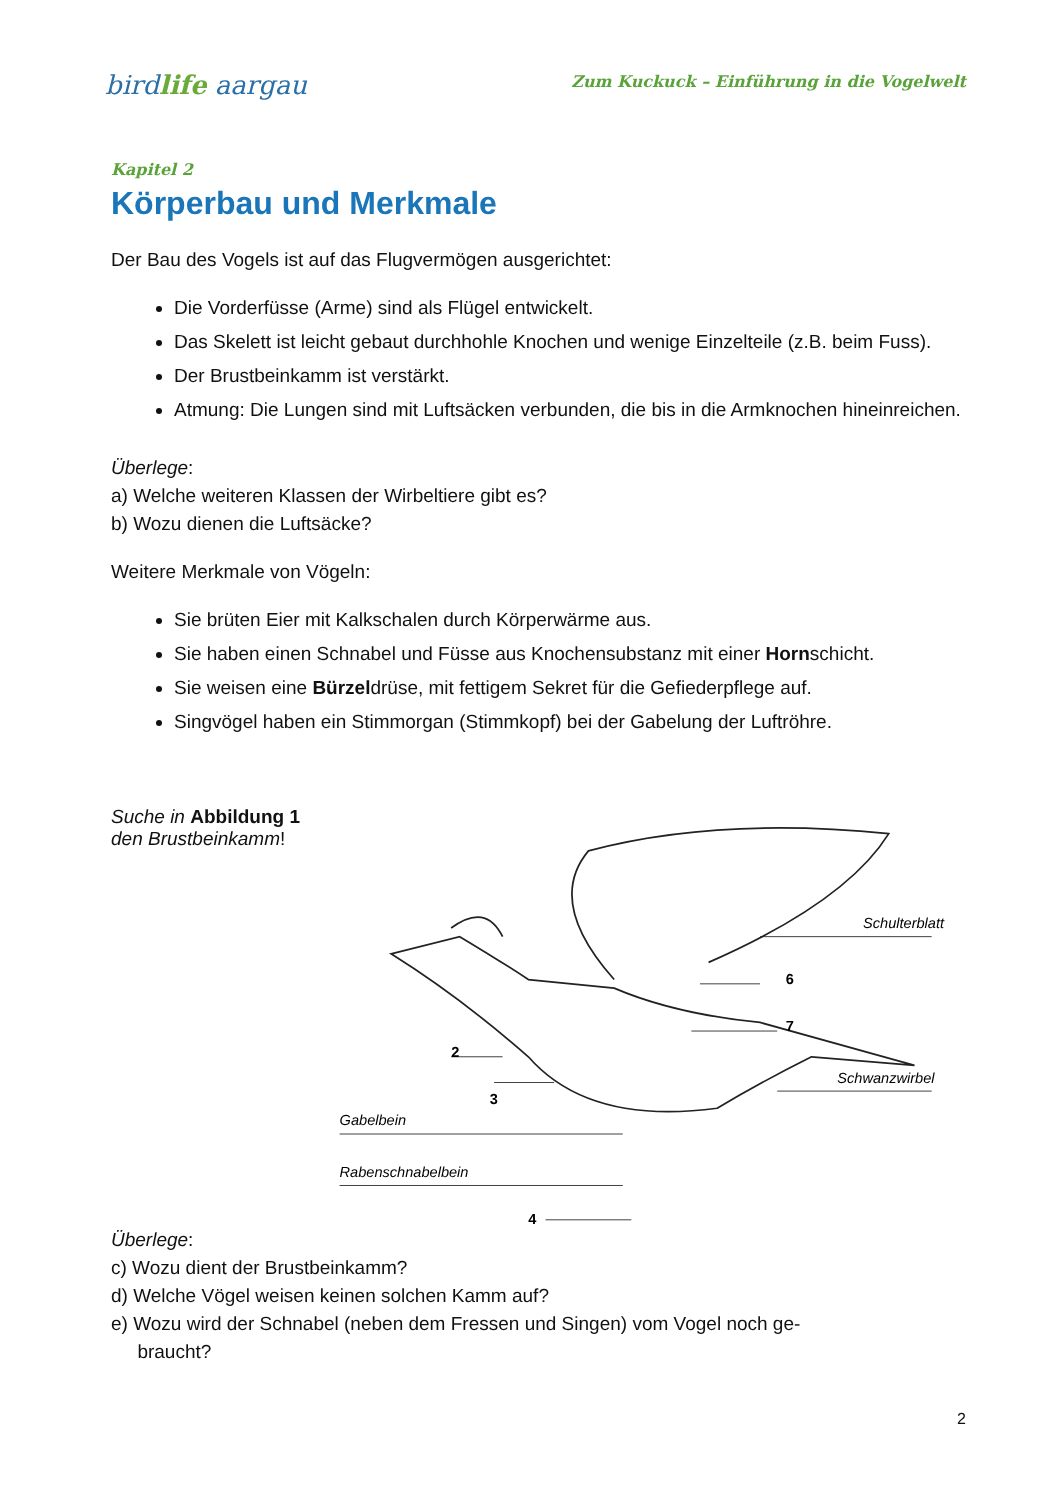birdlife aargau
Zum Kuckuck – Einführung in die Vogelwelt
Kapitel 2
Körperbau und Merkmale
Der Bau des Vogels ist auf das Flugvermögen ausgerichtet:
Die Vorderfüsse (Arme) sind als Flügel entwickelt.
Das Skelett ist leicht gebaut durchhohle Knochen und wenige Einzelteile (z.B. beim Fuss).
Der Brustbeinkamm ist verstärkt.
Atmung: Die Lungen sind mit Luftsäcken verbunden, die bis in die Armknochen hineinreichen.
Überlege:
a) Welche weiteren Klassen der Wirbeltiere gibt es?
b) Wozu dienen die Luftsäcke?
Weitere Merkmale von Vögeln:
Sie brüten Eier mit Kalkschalen durch Körperwärme aus.
Sie haben einen Schnabel und Füsse aus Knochensubstanz mit einer Hornschicht.
Sie weisen eine Bürzeldrüse, mit fettigem Sekret für die Gefiederpflege auf.
Singvögel haben ein Stimmorgan (Stimmkopf) bei der Gabelung der Luftröhre.
Suche in Abbildung 1
den Brustbeinkamm!
Schulterblatt
Schwanzwirbel
Gabelbein
Rabenschnabelbein
2
3
4
6
7
Überlege:
c) Wozu dient der Brustbeinkamm?
d) Welche Vögel weisen keinen solchen Kamm auf?
e) Wozu wird der Schnabel (neben dem Fressen und Singen) vom Vogel noch ge-
braucht?
2